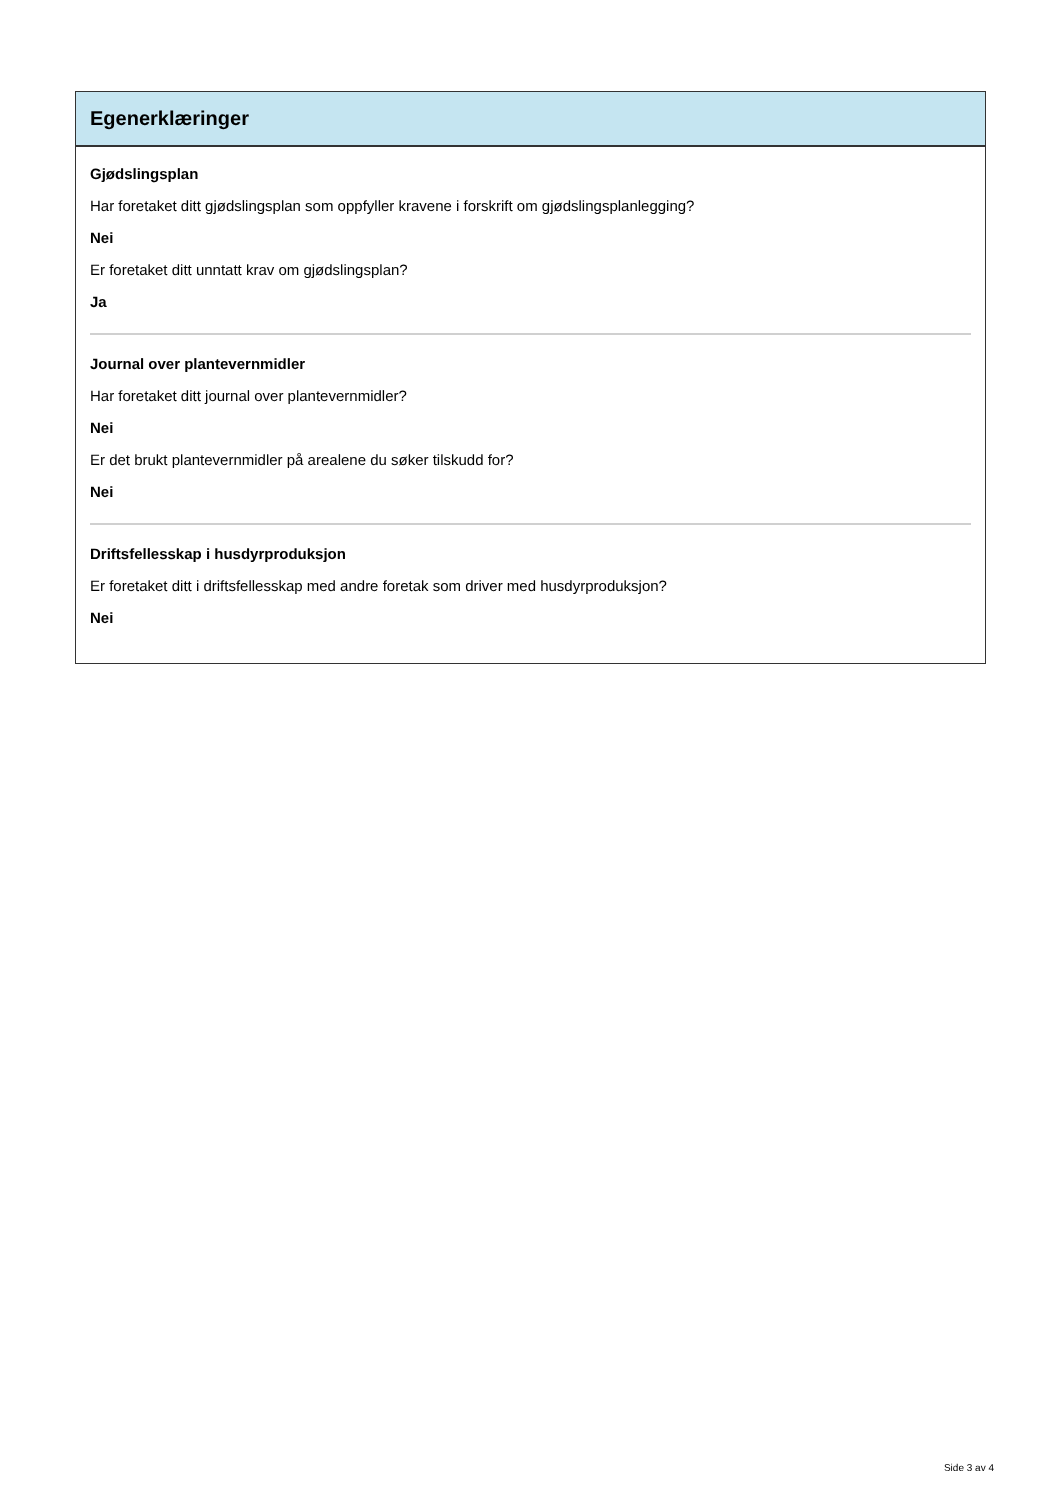Egenerklæringer
Gjødslingsplan
Har foretaket ditt gjødslingsplan som oppfyller kravene i forskrift om gjødslingsplanlegging?
Nei
Er foretaket ditt unntatt krav om gjødslingsplan?
Ja
Journal over plantevernmidler
Har foretaket ditt journal over plantevernmidler?
Nei
Er det brukt plantevernmidler på arealene du søker tilskudd for?
Nei
Driftsfellesskap i husdyrproduksjon
Er foretaket ditt i driftsfellesskap med andre foretak som driver med husdyrproduksjon?
Nei
Side 3 av 4